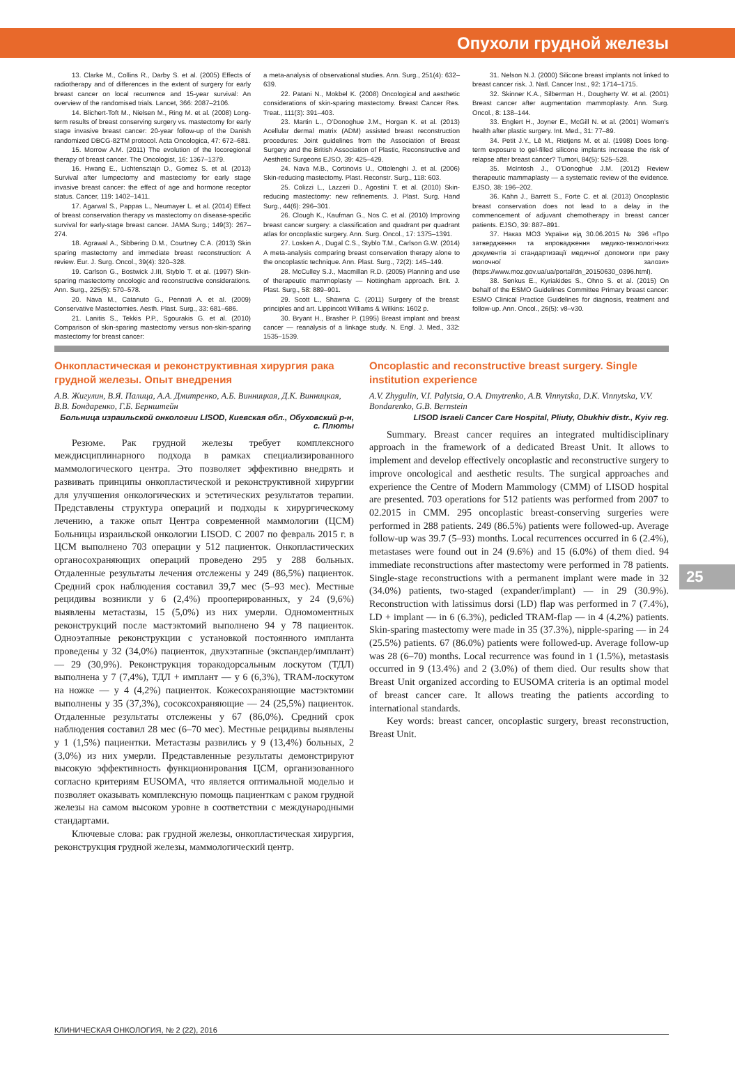Опухоли грудной железы
13. Clarke M., Collins R., Darby S. et al. (2005) Effects of radiotherapy and of differences in the extent of surgery for early breast cancer on local recurrence and 15-year survival: An overview of the randomised trials. Lancet, 366: 2087–2106.
14. Blichert-Toft M., Nielsen M., Ring M. et al. (2008) Long-term results of breast conserving surgery vs. mastectomy for early stage invasive breast cancer: 20-year follow-up of the Danish randomized DBCG-82TM protocol. Acta Oncologica, 47: 672–681.
15. Morrow A.M. (2011) The evolution of the locoregional therapy of breast cancer. The Oncologist, 16: 1367–1379.
16. Hwang E., Lichtensztajn D., Gomez S. et al. (2013) Survival after lumpectomy and mastectomy for early stage invasive breast cancer: the effect of age and hormone receptor status. Cancer, 119: 1402–1411.
17. Agarwal S., Pappas L., Neumayer L. et al. (2014) Effect of breast conservation therapy vs mastectomy on disease-specific survival for early-stage breast cancer. JAMA Surg.; 149(3): 267–274.
18. Agrawal A., Sibbering D.M., Courtney C.A. (2013) Skin sparing mastectomy and immediate breast reconstruction: A review. Eur. J. Surg. Oncol., 39(4): 320–328.
19. Carlson G., Bostwick J.III, Styblo T. et al. (1997) Skin-sparing mastectomy oncologic and reconstructive considerations. Ann. Surg., 225(5): 570–578.
20. Nava M., Catanuto G., Pennati A. et al. (2009) Conservative Mastectomies. Aesth. Plast. Surg., 33: 681–686.
21. Lanitis S., Tekkis P.P., Sgourakis G. et al. (2010) Comparison of skin-sparing mastectomy versus non-skin-sparing mastectomy for breast cancer:
a meta-analysis of observational studies. Ann. Surg., 251(4): 632–639.
22. Patani N., Mokbel K. (2008) Oncological and aesthetic considerations of skin-sparing mastectomy. Breast Cancer Res. Treat., 111(3): 391–403.
23. Martin L., O'Donoghue J.M., Horgan K. et al. (2013) Acellular dermal matrix (ADM) assisted breast reconstruction procedures: Joint guidelines from the Association of Breast Surgery and the British Association of Plastic, Reconstructive and Aesthetic Surgeons EJSO, 39: 425–429.
24. Nava M.B., Cortinovis U., Ottolenghi J. et al. (2006) Skin-reducing mastectomy. Plast. Reconstr. Surg., 118: 603.
25. Colizzi L., Lazzeri D., Agostini T. et al. (2010) Skin-reducing mastectomy: new refinements. J. Plast. Surg. Hand Surg., 44(6): 296–301.
26. Clough K., Kaufman G., Nos C. et al. (2010) Improving breast cancer surgery: a classification and quadrant per quadrant atlas for oncoplastic surgery. Ann. Surg. Oncol., 17: 1375–1391.
27. Losken A., Dugal C.S., Styblo T.M., Carlson G.W. (2014) A meta-analysis comparing breast conservation therapy alone to the oncoplastic technique. Ann. Plast. Surg., 72(2): 145–149.
28. McCulley S.J., Macmillan R.D. (2005) Planning and use of therapeutic mammoplasty — Nottingham approach. Brit. J. Plast. Surg., 58: 889–901.
29. Scott L., Shawna C. (2011) Surgery of the breast: principles and art. Lippincott Williams & Wilkins: 1602 p.
30. Bryant H., Brasher P. (1995) Breast implant and breast cancer — reanalysis of a linkage study. N. Engl. J. Med., 332: 1535–1539.
31. Nelson N.J. (2000) Silicone breast implants not linked to breast cancer risk. J. Natl. Cancer Inst., 92: 1714–1715.
32. Skinner K.A., Silberman H., Dougherty W. et al. (2001) Breast cancer after augmentation mammoplasty. Ann. Surg. Oncol., 8: 138–144.
33. Englert H., Joyner E., McGill N. et al. (2001) Women's health after plastic surgery. Int. Med., 31: 77–89.
34. Petit J.Y., Lê M., Rietjens M. et al. (1998) Does long-term exposure to gel-filled silicone implants increase the risk of relapse after breast cancer? Tumori, 84(5): 525–528.
35. McIntosh J., O'Donoghue J.M. (2012) Review therapeutic mammaplasty — a systematic review of the evidence. EJSO, 38: 196–202.
36. Kahn J., Barrett S., Forte C. et al. (2013) Oncoplastic breast conservation does not lead to a delay in the commencement of adjuvant chemotherapy in breast cancer patients. EJSO, 39: 887–891.
37. Наказ МОЗ України від 30.06.2015 № 396 «Про затвердження та впровадження медико-технологічних документів зі стандартизації медичної допомоги при раку молочної залози» (https://www.moz.gov.ua/ua/portal/dn_20150630_0396.html).
38. Senkus E., Kyriakides S., Ohno S. et al. (2015) On behalf of the ESMO Guidelines Committee Primary breast cancer: ESMO Clinical Practice Guidelines for diagnosis, treatment and follow-up. Ann. Oncol., 26(5): v8–v30.
Онкопластическая и реконструктивная хирургия рака грудной железы. Опыт внедрения
А.В. Жигулин, В.Я. Палица, А.А. Дмитренко, А.Б. Винницкая, Д.К. Винницкая, В.В. Бондаренко, Г.Б. Бернштейн
Больница израильской онкологии LISOD, Киевская обл., Обуховский р-н, с. Плюты
Резюме. Рак грудной железы требует комплексного междисциплинарного подхода в рамках специализированного маммологического центра. Это позволяет эффективно внедрять и развивать принципы онкопластической и реконструктивной хирургии для улучшения онкологических и эстетических результатов терапии. Представлены структура операций и подходы к хирургическому лечению, а также опыт Центра современной маммологии (ЦСМ) Больницы израильской онкологии LISOD. С 2007 по февраль 2015 г. в ЦСМ выполнено 703 операции у 512 пациенток. Онкопластических органосохраняющих операций проведено 295 у 288 больных. Отдаленные результаты лечения отслежены у 249 (86,5%) пациенток. Средний срок наблюдения составил 39,7 мес (5–93 мес). Местные рецидивы возникли у 6 (2,4%) прооперированных, у 24 (9,6%) выявлены метастазы, 15 (5,0%) из них умерли. Одномоментных реконструкций после мастэктомий выполнено 94 у 78 пациенток. Одноэтапные реконструкции с установкой постоянного имплантa проведены у 32 (34,0%) пациенток, двухэтапные (экспандер/имплант) — 29 (30,9%). Реконструкция торакодорсальным лоскутом (ТДЛ) выполнена у 7 (7,4%), ТДЛ + имплант — у 6 (6,3%), TRAM-лоскутом на ножке — у 4 (4,2%) пациенток. Кожесохраняющие мастэктомии выполнены у 35 (37,3%), сосоксохраняющие — 24 (25,5%) пациенток. Отдаленные результаты отслежены у 67 (86,0%). Средний срок наблюдения составил 28 мес (6–70 мес). Местные рецидивы выявлены у 1 (1,5%) пациентки. Метастазы развились у 9 (13,4%) больных, 2 (3,0%) из них умерли. Представленные результаты демонстрируют высокую эффективность функционирования ЦСМ, организованного согласно критериям EUSOMA, что является оптимальной моделью и позволяет оказывать комплексную помощь пациенткам с раком грудной железы на самом высоком уровне в соответствии с международными стандартами.
Ключевые слова: рак грудной железы, онкопластическая хирургия, реконструкция грудной железы, маммологический центр.
Oncoplastic and reconstructive breast surgery. Single institution experience
A.V. Zhygulin, V.I. Palytsia, O.A. Dmytrenko, A.B. Vinnytska, D.K. Vinnytska, V.V. Bondarenko, G.B. Bernstein
LISOD Israeli Cancer Care Hospital, Pliuty, Obukhiv distr., Kyiv reg.
Summary. Breast cancer requires an integrated multidisciplinary approach in the framework of a dedicated Breast Unit. It allows to implement and develop effectively oncoplastic and reconstructive surgery to improve oncological and aesthetic results. The surgical approaches and experience the Centre of Modern Mammology (CMM) of LISOD hospital are presented. 703 operations for 512 patients was performed from 2007 to 02.2015 in CMM. 295 oncoplastic breast-conserving surgeries were performed in 288 patients. 249 (86.5%) patients were followed-up. Average follow-up was 39.7 (5–93) months. Local recurrences occurred in 6 (2.4%), metastases were found out in 24 (9.6%) and 15 (6.0%) of them died. 94 immediate reconstructions after mastectomy were performed in 78 patients. Single-stage reconstructions with a permanent implant were made in 32 (34.0%) patients, two-staged (expander/implant) — in 29 (30.9%). Reconstruction with latissimus dorsi (LD) flap was performed in 7 (7.4%), LD + implant — in 6 (6.3%), pedicled TRAM-flap — in 4 (4.2%) patients. Skin-sparing mastectomy were made in 35 (37.3%), nipple-sparing — in 24 (25.5%) patients. 67 (86.0%) patients were followed-up. Average follow-up was 28 (6–70) months. Local recurrence was found in 1 (1.5%), metastasis occurred in 9 (13.4%) and 2 (3.0%) of them died. Our results show that Breast Unit organized according to EUSOMA criteria is an optimal model of breast cancer care. It allows treating the patients according to international standards.
Key words: breast cancer, oncoplastic surgery, breast reconstruction, Breast Unit.
25
КЛИНИЧЕСКАЯ ОНКОЛОГИЯ, № 2 (22), 2016